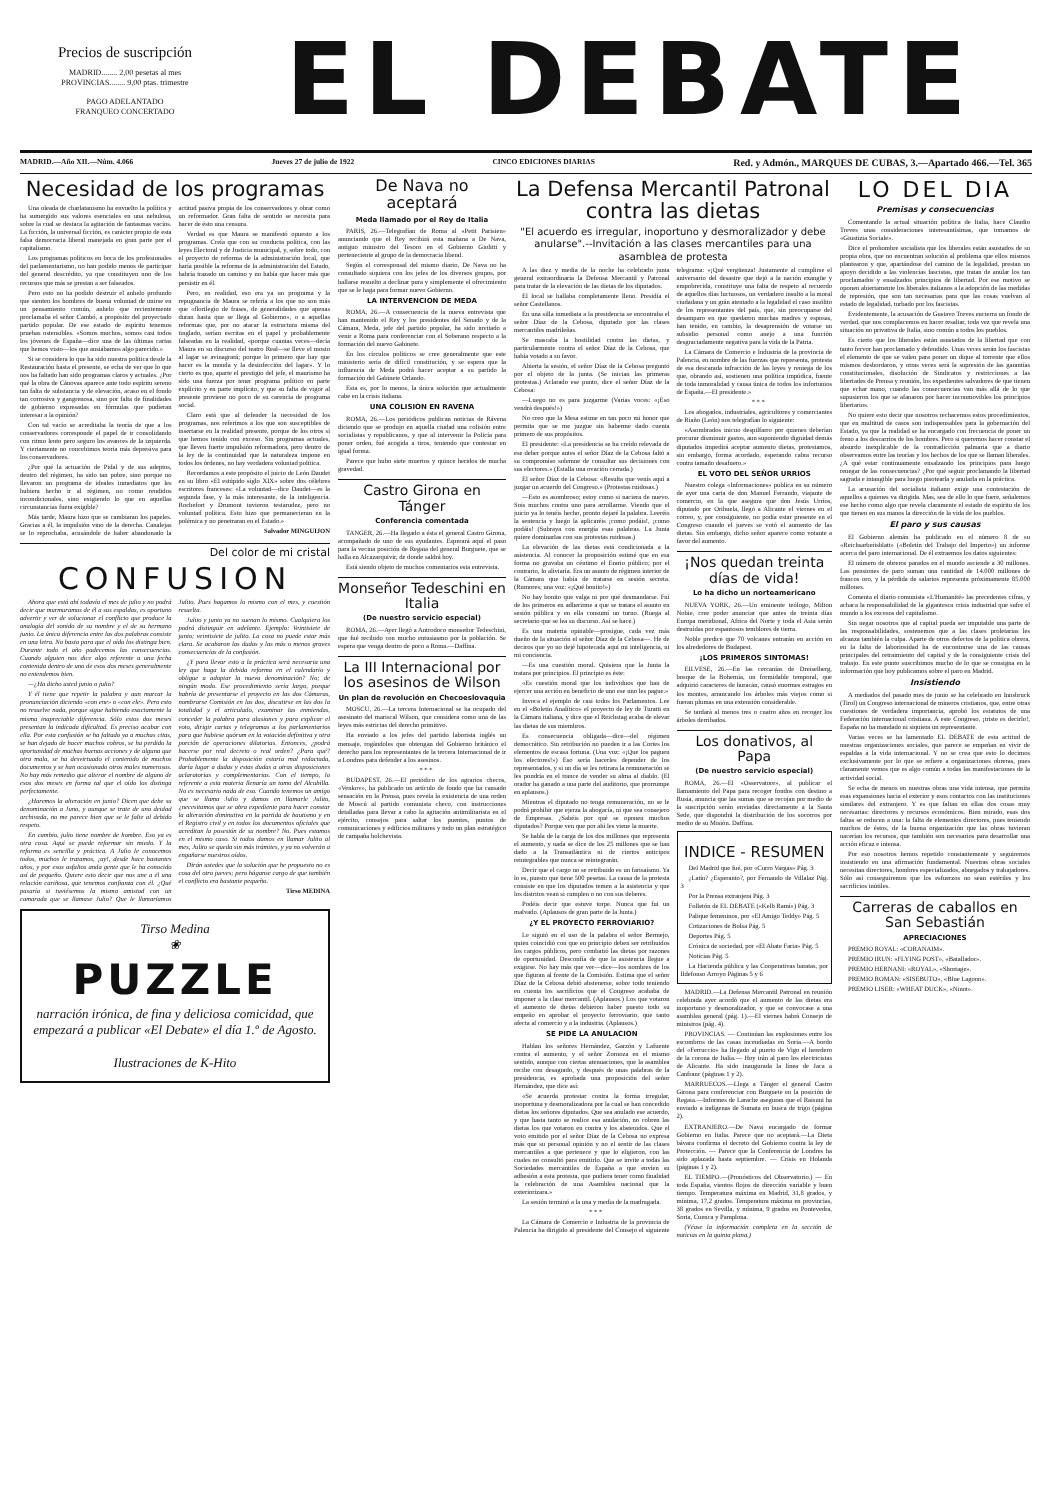Precios de suscripción
MADRID........ 2,00 pesetas al mes
PROVINCIAS........ 9,00 ptas. trimestre
PAGO ADELANTADO
FRANQUEO CONCERTADO
EL DEBATE
MADRID.—Año XII.—Núm. 4.066 Jueves 27 de julio de 1922 CINCO EDICIONES DIARIAS Red. y Admón., MARQUES DE CUBAS, 3.—Apartado 466.—Tel. 365
Necesidad de los programas
Una oleada de charlatanismo ha envuelto la política y ha sumergido sus valores esenciales en una nebulosa, sobre la cual se destaca la agitación de fantasmas vacíos. La ficción, la universal ficción, es carácter propio de esta falsa democracia liberal manejada en gran parte por el capitalismo.
Los programas políticos en boca de los profesionales del parlamentarismo, no han podido menos de participar del general descrédito, ya que constituyen uno de los recursos que más se prestan a ser falseados.
Pero esto no ha podido destruir el anhelo profundo que sienten los hombres de buena voluntad de unirse en un pensamiento común, anhelo que recientemente proclamaba el señor Cambó, a propósito del proyectado partido popular. De ese estado de espíritu tenemos pruebas ostensibles. «Somos muchos, somos casi todos los jóvenes de España—dice una de las últimas cartas que hemos visto—los que ansiábamos algo parecido.»
Si se considera lo que ha sido nuestra política desde la Restauración hasta el presente, se echa de ver que lo que nos ha faltado han sido programas claros y actuales. ¿Por qué la obra de Cánovas aparece ante todo espíritu sereno tan falta de substancia y de elevación, acaso en el fondo tan corrosiva y gangrenosa, sino por falta de finalidades de gobierno expresadas en fórmulas que pudieran interesar a la opinión?
Con tal vacío se acreditaba la teoría de que a los conservadores corresponde el papel de ir consolidando con ritmo lento pero seguro los avances de la izquierda. Y ciertamente no concebimos teoría más depresiva para los conservadores.
¿Por qué la actuación de Pidal y de sus adeptos, dentro del régimen, ha sido tan pobre, sino porque no llevaron un programa de ideales inmediatos que les hubiera hecho ir al régimen, no como rendidos incondicionales, sino exigiendo lo que en aquellas circunstancias fuera exigible?
Más tarde, Maura hizo que se cambiaran los papeles. Gracias a él, la impulsión vino de la derecha. Canalejas se lo reprochaba, acusándole de haber abandonado la actitud pasiva propia de los conservadores y obrar como un reformador. Gran falta de sentido se necesita para hacer de ésto una censura.
Verdad es que Maura se manifestó opuesto a los programas. Creía que con su conducta política, con las leyes Electoral y de Justicia municipal, y, sobre todo, con el proyecto de reforma de la administración local, que haría posible la reforma de la administración del Estado, habría trazado un camino y no había que hacer más que persistir en él.
Pero, en realidad, eso era ya un programa y la repugnancia de Maura se refería a los que no son más que «florilegio de frases, de generalidades que apenas duran hasta que se llega al Gobierno», o a aquellas reformas que, por no atacar la estructura misma del tinglado, serían escritas en el papel y probablemente falseadas en la realidad, «porque cuantas veces—decía Maura en su discurso del teatro Real—se lleve el mosto al lagar se avinagrará; porque lo primero que hay que hacer es la monda y la desinfección del lagar». Y lo cierto es que, aparte el prestigio del jefe, el maurismo ha sido una fuerza por tener programa político en parte explícito y en parte implícito, y que su falta de vigor al presente proviene no poco de su carencia de programa social.
Claro está que al defender la necesidad de los programas, nos referimos a los que son susceptibles de insertarse en la realidad presente, porque de los otros sí que hemos tenido con exceso. Sin programas actuales, que lleven fuerte impulsión reformadora, pero dentro de la ley de la continuidad que la naturaleza impone en todos los órdenes, no hay verdadera voluntad política.
Recordamos a este propósito el juicio de León Daudet en su libro «El estúpido siglo XIX» sobre dos célebres escritores franceses: «La voluntad—dice Daudet—es la segunda fase, y la más interesante, de la inteligencia. Rochefort y Drumont tuvieron testarudez, pero no voluntad política. Esto hizo que permanecieran en la polémica y no penetraran en el Estado.»
Salvador MINGUIJON
Del color de mi cristal
CONFUSION
Ahora que está ahí todavía el mes de julio y no podrá decir que murmuramos de él a sus espaldas, es oportuno advertir y ver de solucionar el conflicto que produce la analogía del sonido de su nombre y el de su hermano junio. La única diferencia entre las dos palabras consiste en una letra. No basta para que el oído los distinga bien. Durante todo el año padecemos las consecuencias. Cuando alguien nos dice algo referente a una fecha contenida dentro de uno de esos dos meses generalmente no entendemos bien.
—¿Ha dicho usted junio o julio?
Y él tiene que repetir la palabra y aun marcar la pronunciación diciendo «con ene» o «con ele». Pero esto no resuelve nada, porque sigue habiendo exactamente la misma inapreciable diferencia. Sólo estos dos meses presentan la indicada dificultad. Es preciso acabar con ella. Por esta confusión se ha faltado ya a muchas citas, se han dejado de hacer muchos cobros, se ha perdido la oportunidad de muchas buenas acciones y de alguna que otra mala, se ha desvirtuado el contenido de muchos documentos y se han ocasionado otros males numerosos. No hay más remedio que alterar el nombre de alguno de esos dos meses en forma tal que el oído los distinga perfectamente.
¿Haremos la alteración en junio? Dicen que debe su denominación a Juno, y aunque se trate de una deidad archivada, no me parece bien que se le falte al debido respeto.
En cambio, julio tiene nombre de hombre. Eso ya es otra cosa. Aquí se puede reformar sin miedo. Y la reforma es sencilla y práctica. A Julio le conocemos todos, muchos le tratamos, ¡ay!, desde hace bastantes años, y por esos asfaltos anda gente que le ha conocido así de pequeño. Quiere esto decir que nos une a él una relación cariñosa, que tenemos confianza con él. ¿Qué pasaría si tuviésemos la misma amistad con un camarada que se llamase Julio? Que le llamaríamos Julito. Pues hagamos lo mismo con el mes, y cuestión resuelta.
Julito y junio ya no suenan lo mismo. Cualquiera los podrá distinguir en adelante. Ejemplo: Veintisiete de junio; veintisiete de julito. La cosa no puede estar más clara. Se acabaron las dudas y las más o menos graves consecuencias de la confusión.
¿Y para llevar esto a la práctica será necesaria una ley que haga la debida reforma en el calendario y obligue a adoptar la nueva denominación? No; de ningún modo. Ese procedimiento sería largo, porque habría de presentarse el proyecto en las dos Cámaras, nombrarse Comisión en las dos, discutirse en las dos la totalidad y el articulado, examinar las enmiendas, conceder la palabra para alusiones y para explicar el voto, dirigir cartas y telegramas a los parlamentarios para que hubiese quórum en la votación definitiva y otra porción de operaciones dilatorias. Entonces, ¿podrá hacerse por real decreto o real orden? ¿Para qué? Probablemente la disposición estaría mal redactada, daría lugar a dudas y estas dudas a otras disposiciones aclaratorias y complementarias. Con el tiempo, lo referente a esta materia llenaría un tomo del Alcubilla. No es necesario nada de eso. Cuando tenemos un amigo que se llama Julio y damos en llamarle Julito, ¿necesitamos que se abra expediente para hacer constar la alteración diminutiva en la partida de bautismo y en el Registro civil y en todos los documentos oficiales que acreditan la posesión de su nombre? No. Pues estamos en el mismo caso. Si todos damos en llamar Julito al mes, Julito se queda sin más trámites, y ya no volverán a engañarse nuestros oídos.
Dirán ustedes que la solución que he propuesto no es cosa del otro jueves; pero háganse cargo de que también el conflicto era bastante pequeño.
Tirso MEDINA
Tirso Medina
❀
PUZZLE
narración irónica, de fina y deliciosa comicidad, que empezará a publicar «El Debate» el día 1.º de Agosto.
Ilustraciones de K-Hito
De Nava no aceptará
Meda llamado por el Rey de Italia
PARIS, 26.—Telegrafían de Roma al «Petit Parisien» anunciando que el Rey recibirá esta mañana a De Nava, antiguo ministro del Tesoro en el Gobierno Giolitti y perteneciente al grupo de la democracia liberal.
Según el corresponsal del mismo diario, De Nava no ha consultado siquiera con los jefes de los diversos grupos, por hallarse resuelto a declinar pura y simplemente el ofrecimiento que se le haga para formar nuevo Gobierno.
LA INTERVENCION DE MEDA
ROMA, 26.—A consecuencia de la nueva entrevista que han mantenido el Rey y los presidentes del Senado y de la Cámara, Meda, jefe del partido popular, ha sido invitado a venir a Roma para conferenciar con el Soberano respecto a la formación del nuevo Gabinete.
En los círculos políticos se cree generalmente que este ministerio sería de difícil constitución, y se espera que la influencia de Meda podrá hacer aceptar a su partido la formación del Gabinete Orlando.
Esta es, por lo menos, la única solución que actualmente cabe en la crisis italiana.
UNA COLISION EN RAVENA
ROMA, 26.—Los periódicos publican noticias de Rávena diciendo que se produjo en aquella ciudad una colisión entre socialistas y republicanos, y que al intervenir la Policía para poner orden, fué acogida a tiros, teniendo que contestar en igual forma.
Parece que hubo siete muertos y quince heridos de mucha gravedad.
Castro Girona en Tánger
Conferencia comentada
TANGER, 26.—Ha llegado a ésta el general Castro Girona, acompañado de uno de sus ayudantes. Esperará aquí el paso para la vecina posición de Regaia del general Burguete, que se halla en Alcazarquivir, de donde saldrá hoy.
Está siendo objeto de muchos comentarios esta entrevista.
Monseñor Tedeschini en Italia
(De nuestro servicio especial)
ROMA, 26.—Ayer llegó a Antrodoco monseñor Tedeschini, que fué recibido con mucho entusiasmo por la población. Se espera que venga dentro de poco a Roma.—Daffina.
La III Internacional por los asesinos de Wilson
Un plan de revolución en Checoeslovaquia
MOSCU, 26.—La tercera Internacional se ha ocupado del asesinato del mariscal Wilson, que considera como una de las leyes más estrictas del derecho primitivo.
Ha enviado a los jefes del partido laborista inglés un mensaje, rogándoles que obtengan del Gobierno británico el derecho para los representantes de la tercera Internacional de ir a Londres para defender a los asesinos.
* * *
BUDAPEST, 26.—El periódico de los agrarios checos, «Venkov», ha publicado un artículo de fondo que ha causado sensación en la Prensa, pues revela la existencia de una orden de Moscú al partido comunista checo, con instrucciones detalladas para llevar a cabo la agitación antimilitarista en el ejército, consejos para saltar los puentes, puntos de comunicaciones y edificios militares y todo un plan estratégico de campaña bolchevista.
La Defensa Mercantil Patronal contra las dietas
"El acuerdo es irregular, inoportuno y desmoralizador y debe anularse".--Invitación a las clases mercantiles para una asamblea de protesta
A las diez y media de la noche ha celebrado junta general extraordinaria la Defensa Mercantil y Patronal para tratar de la elevación de las dietas de los diputados.
El local se hallaba completamente lleno. Presidía el señor Castellanos.
En una silla inmediata a la presidencia se encontraba el señor Díaz de la Cebosa, diputado por las clases mercantiles madrileñas.
Se mascaba la hostilidad contra las dietas, y particularmente contra el señor Díaz de la Cebosa, que había votado a su favor.
Abierta la sesión, el señor Díaz de la Cebosa preguntó por el objeto de la junta. (Se inician las primeras protestas.) Aclarado ese punto, dice el señor Díaz de la Cebosa:
—Luego no es para juzgarme (Varias voces: «¡Eso vendrá después!»)
No creo que la Mesa estime en tan poco mi honor que permita que se me juzgue sin haberme dado cuenta primero de sus propósitos.
El presidente: «La presidencia se ha creído relevada de ese deber porque antes el señor Díaz de la Cebosa faltó a su compromiso solemne de consultar sus decisiones con sus electores.» (Estalla una ovación cerrada.)
El señor Díaz de la Cebosa: «Resulta que venís aquí a juzgar un acuerdo del Congreso.» (Protestas ruidosas.)
—Esto es asombroso; estoy como si naciera de nuevo. Sois muchos contra uno para arrollarme. Viendo que el juicio ya lo tenéis hecho, pronto dejaré la palabra. Leeréis la sentencia y luego la aplicaréis ¡como podáis!, ¡como podáis! (Subraya con energía esas palabras. La Junta quiere dominarlas con sus protestas ruidosas.)
La elevación de las dietas está condicionada a la asistencia. Al conocer la proposición estimé que en esa forma no gravaba un céntimo el Erario público; por el contrario, lo aliviaría. Era un asunto de régimen interior de la Cámara que había de tratarse en sesión secreta. (Rumores; una voz: «¡Qué bonito!»)
No hay bonito que valga ni por qué desmandarse. Fuí de los primeros en adherirme a que se tratara el asunto en sesión pública y en ella consumí un turno. (Ruega al secretario que se lea su discurso. Así se hace.)
Es una materia opinable—prosigue, cada vez más dueño de la situación el señor Díaz de la Cebosa—. He de deciros que yo no dejé hipotecada aquí mi inteligencia, ni mi conciencia.
—Es una cuestión moral. Quisiera que la Junta la tratara por principios. El principio es éste:
«Es cuestión moral que los individuos que han de ejercer una acción en beneficio de uno ese uno les pague.»
Invoca el ejemplo de casi todos los Parlamentos. Lee en el «Boletín Analítico» el proyecto de ley de Turatti en la Cámara italiana, y dice que el Reichstag acaba de elevar las dietas de sus miembros.
Es consecuencia obligada—dice—del régimen democrático. Sin retribución no pueden ir a las Cortes los elementos de escasa fortuna. (Una voz: «¡Que los paguen los electores!») Eso sería hacerles depender de los representados, y si un día se les retirara la remuneración se les pondría en el trance de vender su alma al diablo. (El orador ha ganado a una parte del auditorio, que prorrumpe en aplausos.)
Mientras el diputado no tenga remuneración, no se le podrá prohibir que ejerza la abogacía, ni que sea consejero de Empresas. ¿Sabéis por qué se oponen muchos diputados? Porque ven que por ahí les viene la muerte.
Se habla de la carga de los dos millones que representa el aumento, y nada se dice de los 25 millones que se han dado a la Transatlántica ni de ciertos anticipos reintegrables que nunca se reintegrarán.
Decir que el cargo no se retribuido es un farisaísmo. Ya lo es, puesto que tiene 500 pesetas. La causa de la protesta consiste en que los diputados temen a la asistencia y que los distritos vean si cumplen o no con sus deberes.
Podéis decir que estuve torpe. Nunca que fuí un malvado. (Aplausos de gran parte de la Junta.)
¿Y EL PROYECTO FERROVIARIO?
Le siguió en el uso de la palabra el señor Bermejo, quien coincidió con que en principio deben ser retribuidos los cargos públicos, pero combatió las dietas por razones de oportunidad. Desconfía de que la asistencia llegue a exigirse. No hay más que ver—dice—los nombres de los que figuran al frente de la Comisión. Estima que el señor Díaz de la Cebosa debió abstenerse, sobre todo teniendo en cuenta los sacrificios que el Congreso acababa de imponer a la clase mercantil. (Aplausos.) Los que votaron el aumento de dietas debieron haber puesto todo su empeño en aprobar el proyecto ferroviario, que tanto afecta al comercio y a la industria. (Aplausos.)
SE PIDE LA ANULACION
Hablan los señores Hernández, Garzón y Lafuente contra el aumento, y el señor Zornoza en el mismo sentido, aunque con ciertas atenuaciones, que la asamblea recibe con desagrado, y después de unas palabras de la presidencia, es aprobada una proposición del señor Hernández, que dice así:
«Se acuerda protestar contra la forma irregular, inoportuna y desmoralizadora por la cual se han concedido dietas los señores diputados. Que sea anulado ese acuerdo, y que hasta tanto se realice esa anulación, no cobren las dietas los que votaron en contra y los abstenidos. Que el voto emitido por el señor Díaz de la Cebosa no expresa más que su personal opinión y no el sentir de las clases mercantiles a que pertenece y que lo eligieron, con las cuales no consultó para emitirlo. Que se invite a todas las Sociedades mercantiles de España a que envíen su adhesión a esta protesta, que pudiera tener como finalidad la celebración de una Asamblea nacional que la exteriorizara.»
La sesión terminó a la una y media de la madrugada.
* * *
La Cámara de Comercio e Industria de la provincia de Palencia ha dirigido al presidente del Consejo el siguiente telegrama: «¡Qué vergüenza! Justamente al cumplirse el aniversario del desastre que dejó a la nación exangüe y empobrecida, constituye una falta de respeto al recuerdo de aquellos días luctuosos, un verdadero insulto a la moral ciudadana y un grán atentado a la legalidad el caso insólito de los representantes del país, que, sin preocuparse del desamparo en que quedaron muchas madres y esposas, han tenido, en cambio, la desaprensión de votarse un subsidio personal como anejo a una función desgraciadamente negativa para la vida de la Patria.
La Cámara de Comercio e Industria de la provincia de Palencia, en nombre de las fuerzas que representa, protesta de esa descarada infracción de las leyes y reniega de los que, obrando así, sostienen una política impúdica, fuente de toda inmoralidad y causa única de todos los infortunios de España.—El presidente.»
* * *
Los abogados, industriales, agricultores y comerciantes de Riaño (León) nos telegrafían lo siguiente:
«Asombrados inicuo despilfarro por quienes deberían procurar disminuir gastos, aun suponiendo dignidad demás diputados impedirá aceptar aumento dietas, protestamos, sin embargo, forma acordado, esperando cabra recurso contra tamaño desafuero.»
EL VOTO DEL SEÑOR URRIOS
Nuestro colega «Informaciones» publica en su número de ayer una carta de don Manuel Ferrando, viajante de comercio, en la que asegura que don Jesús Urríos, diputado por Orihuela, llegó a Alicante el viernes en el correo, y, por consiguiente, no podía estar presente en el Congreso cuando el jueves se votó el aumento de las dietas. Sin embargo, dicho señor aparece como votante a favor del aumento.
¡Nos quedan treinta días de vida!
Lo ha dicho un norteamericano
NUEVA YORK, 26.—Un eminente teólogo, Milton Nobie, cree poder anunciar que antes de treinta días Europa meridional, Africa del Norte y toda el Asia serán destruídas por espantosos temblores de tierra.
Noble predice que 70 volcanes entrarán en acción en los alrededores de Budapest.
¡LOS PRIMEROS SINTOMAS!
EILVESE, 26.—En las cercanías de Dreiselberg, bosque de la Bohemia, un formidable temporal, que adquirió caracteres de huracán, causó enormes estragos en los montes, arrancando los árboles más viejos como si fueran plumas en una extensión considerable.
Se tardará al menos tres o cuatro años en recoger los árboles derribados.
Los donativos, al Papa
(De nuestro servicio especial)
ROMA, 26.—El «Osservatore», al publicar el llamamiento del Papa para recoger fondos con destino a Rusia, anuncia que las sumas que se recojan por medio de la suscripción serán enviadas directamente a la Santa Sede, que dispondrá la distribución de los socorros por medio de su Misión. Daffina.
INDICE - RESUMEN
Del Madrid que fué, por «Curro Vargas» Pág. 3
¿Latín? ¿Esperanto?, por Fernando de Villalaz Pág. 3
Por la Prensa extranjera Pág. 3
Folletón de EL DEBATE («Kelb Ramí») Pág. 3
Palique femeninos, por «El Amigo Teddy» Pág. 5
Cotizaciones de Bolsa Pág. 5
Deportes Pág. 5
Crónica de sociedad, por «El Abate Faria» Pág. 5
Noticias Pág. 5
La Hacienda pública y las Cooperativas baratas, por Ildefonso Arroyo Páginas 5 y 6
MADRID.—La Defensa Mercantil Patronal en reunión celebrada ayer acordó que el aumento de las dietas era inoportuno y desmoralizador, y que se convocase a una asamblea general (pág. 1).—El viernes habrá Consejo de ministros (pág. 4).
PROVINCIAS. — Continúan las explosiones entre los escombros de las casas incendiadas en Soria.—A bordo del «Ferruccio» ha llegado al puerto de Vigo el heredero de la corona de Italia.— Hoy irán al paro los electricistas de Alicante. Ha sido inaugurada la línea de Jaca a Canfranc (páginas 1 y 2).
MARRUECOS.—Llega a Tánger el general Castro Girona para conferenciar con Burguete en la posición de Regaia.—Informes de Larache aseguran que el Raisuni ha enviado a indígenas de Sumata en busca de trigo (página 2).
EXTRANJERO.—De Nava encargado de formar Gobierno en Italia. Parece que no aceptará.—La Dieta bávara confirma el decreto del Gobierno contra la ley de Protección. — Parece que la Conferencia de Londres ha sido aplazada hasta septiembre. — Crisis en Holanda (páginas 1 y 2).
EL TIEMPO.—(Pronósticos del Observatorio.) — En toda España, vientos flojos de dirección variable y buen tiempo. Temperatura máxima en Madrid, 31,8 grados, y mínima, 17,2 grados. Temperatura máxima en provincias, 38 grados en Sevilla, y mínima, 9 grados en Pontevedra, Soria, Cuenca y Pamplona.
(Véase la información completa en la sección de noticias en la quinta plana.)
LO DEL DIA
Premisas y consecuencias
Comentando la actual situación política de Italia, hace Claudio Treves unas consideraciones interesantísimas, que tomamos de «Giustizia Sociale».
Dice el prohombre socialista que los liberales están asustados de su propia obra, que no encuentran solución al problema que ellos mismos plantearon y que, apartándose del camino de la legalidad, prestan un apoyo decidido a las violencias fascistas, que tratan de anular los tan proclamados y ensalzados principios de libertad. Por ese motivo se oponen abiertamente los liberales italianos a la adopción de las medidas de represión, que son tan necesarias para que las cosas vuelvan al estado de legalidad, turbado por los fascistas.
Evidentemente, la acusación de Gustavo Treves encierra un fondo de verdad, que nos complacemos en hacer resaltar, toda vez que revela una situación no privativa de Italia, sino común a todos los pueblos.
Es cierto que los liberales están asustados de la libertad que con tanto fervor han proclamado y defendido. Unas veces serán los fascistas el elemento de que se valen para poner un dique al torrente que ellos mismos desbordaron, y otras veces será la supresión de las garantías constitucionales, disolución de Sindicatos y restricciones a las libertades de Prensa y reunión, los expedientes salvadores de que tienen que echar mano, cuando las consecuencias van más allá de lo que supusieron los que se afanaron por hacer inconmovibles los principios libertarios.
No quiere esto decir que nosotros rechacemos estos procedimientos, que en multitud de casos son indispensables para la gobernación del Estado, ya que la realidad se ha encargado con frecuencia de poner un freno a los descarríos de los hombres. Pero si queremos hacer constar el absurdo inexplicable de la contradicción palmaria que a diario observamos entre las teorías y los hechos de los que se llaman liberales. ¿A qué estar continuamente ensalzando los principios para luego renegar de las consecuencias? ¿Por qué seguir proclamando la libertad sagrada e intangible para luego pisotearla y anularla en la práctica.
La acusación del socialista italiano exige una contestación de aquellos a quienes va dirigida. Mas, sea de ello lo que fuere, señalemos ese hecho como algo que revela claramente el estado de espíritu de los que tienen en sus manos la dirección de la vida de los pueblos.
El paro y sus causas
El Gobierno alemán ha publicado en el número 8 de su «Reichsarbeitsblatt» («Boletín del Trabajo del Imperio») un informe acerca del paro internacional. De él extraemos los datos siguientes:
El número de obreros parados en el mundo asciende a 30 millones. Las pensiones de paro suman una cantidad de 14.000 millones de francos oro, y la pérdida de salarios representa próximamente 85.000 millones.
Comenta el diario comunista «L'Humanité» las precedentes cifras, y achaca la responsabilidad de la gigantesca crisis industrial que sufre el mundo a los excesos del capitalismo.
Sin negar nosotros que al capital pueda ser imputable una parte de las responsabilidades, sostenemos que a las clases proletarias les alcanza también la culpa. Aparte de otros defectos de la política obrera, en la falta de laboriosidad ha de encontrarse una de las causas principales del retraimiento del capital y de la consiguiente crisis del trabajo. En este punto suscribimos mucho de lo que se consigna en la información que hoy publicamos sobre el paro en Madrid.
Insistiendo
A mediados del pasado mes de junio se ha celebrado en Innsbruck (Tirol) un Congreso internacional de mineros cristianos, que, entre otras cuestiones de verdadera importancia, aprobó los estatutos de una Federación internacional cristiana. A este Congreso, ¡triste es decirlo!, España no ha mandado ni siquiera un representante.
Varias veces se ha lamentado EL DEBATE de esta actitud de nuestras organizaciones sociales, que parece se empeñan en vivir de espaldas a la vida internacional. Y no se crea que esto lo decimos exclusivamente por lo que se refiere a organizaciones obreras, pues claramente vemos que es algo común a todas las manifestaciones de la actividad social.
Se echa de menos en nuestras obras una vida intensa, que permita esas expansiones hacia el exterior y esos contactos con las instituciones similares del extranjero. Y es que faltan en ellas dos cosas muy necesarias: directores y recursos económicos. Bien mirado, esas dos faltas se reducen a una: la falta de elementos directores, pues teniendo muchos de éstos, de la buena organización que las obras tuvieran nacerían los recursos, que también son necesarios para desarrollar una acción eficaz e intensa.
Por eso nosotros hemos repetido constantemente y seguiremos insistiendo en una afirmación fundamental. Nuestras obras sociales necesitan directores, hombres especializados, abnegados y trabajadores. Sólo así conseguiremos que los esfuerzos no sean estériles y los sacrificios inútiles.
Carreras de caballos en San Sebastián
APRECIACIONES
PREMIO ROYAL: «CORANAIM».
PREMIO IRUN: «FLYING POST», «Batallador».
PREMIO HERNANI: «ROYAL», «Shortage».
PREMIO ROMAN: «SISEBUTO», «Blue Lagoon».
PREMIO LISER: «WHEAT DUCK», «Ninot».